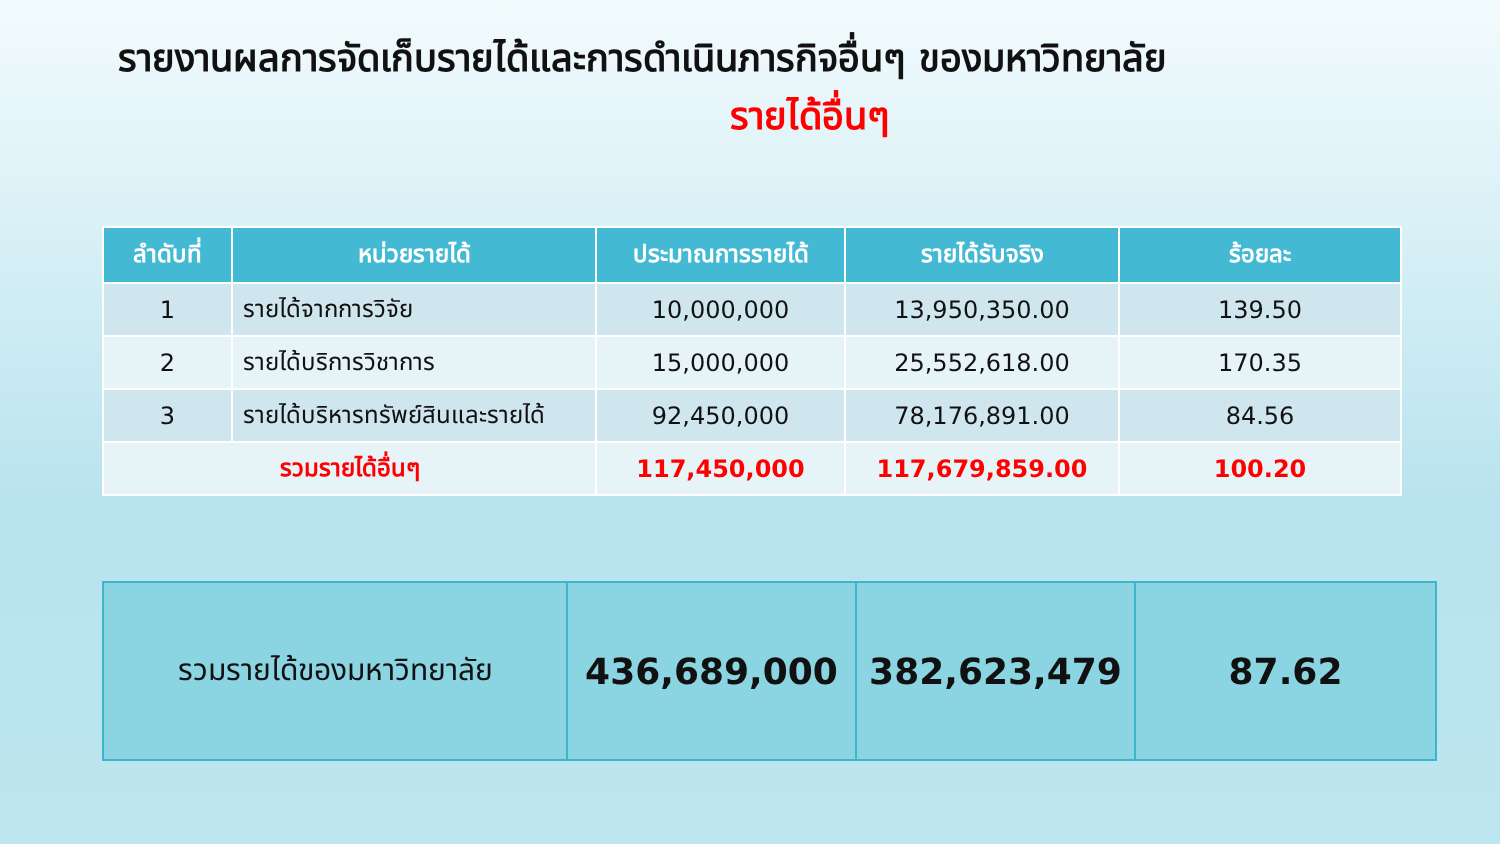รายงานผลการจัดเก็บรายได้และการดำเนินภารกิจอื่นๆ ของมหาวิทยาลัย
รายได้อื่นๆ
| ลำดับที่ | หน่วยรายได้ | ประมาณการรายได้ | รายได้รับจริง | ร้อยละ |
| --- | --- | --- | --- | --- |
| 1 | รายได้จากการวิจัย | 10,000,000 | 13,950,350.00 | 139.50 |
| 2 | รายได้บริการวิชาการ | 15,000,000 | 25,552,618.00 | 170.35 |
| 3 | รายได้บริหารทรัพย์สินและรายได้ | 92,450,000 | 78,176,891.00 | 84.56 |
| รวมรายได้อื่นๆ | | 117,450,000 | 117,679,859.00 | 100.20 |
| รวมรายได้ของมหาวิทยาลัย | 436,689,000 | 382,623,479 | 87.62 |